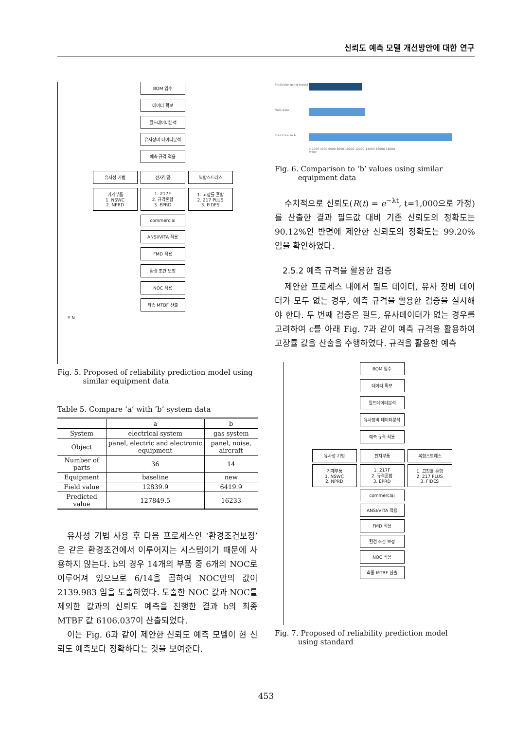신뢰도 예측 모델 개선방안에 대한 연구
BOM 입수
데이터 확보
필드데이터분석
유사장비 데이터분석
예측 규격 적용
유사성 기법 전자부품 복합스트레스
기계부품
1. NSWC
2. NPRD
1. 217F
2. 규격혼합
3. EPRD
1. 고장률 혼합
2. 217 PLUS
3. FIDES
commercial
ANSI/VITA 적용
FMD 적용
환경 조건 보정
NOC 적용
최종 MTBF 산출
Y N
Fig. 5. Proposed of reliability prediction model using
similar equipment data
Table 5. Compare ‘a’ with ‘b’ system data
| | a | b |
| --- | --- | --- |
| System | electrical system | gas system |
| Object | panel, electric and electronic equipment | panel, noise, aircraft |
| Number of parts | 36 | 14 |
| Equipment | baseline | new |
| Field value | 12839.9 | 6419.9 |
| Predicted value | 127849.5 | 16233 |
유사성 기법 사용 후 다음 프로세스인 ‘환경조건보정’은 같은 환경조건에서 이루어지는 시스템이기 때문에 사용하지 않는다. b의 경우 14개의 부품 중 6개의 NOC로 이루어져 있으므로 6/14을 곱하여 NOC만의 값이 2139.983 임을 도출하였다. 도출한 NOC 값과 NOC를 제외한 값과의 신뢰도 예측을 진행한 결과 b의 최종 MTBF 값 6106.037이 산출되었다.
이는 Fig. 6과 같이 제안한 신뢰도 예측 모델이 현 신뢰도 예측보다 정확하다는 것을 보여준다.
Prediction using model
Field data
Prediction in A
0 2000 4000 6000 8000 10000 12000 14000 16000 18000
MTBF
Fig. 6. Comparison to ‘b’ values using similar
equipment data
수치적으로 신뢰도(R(t) = e<sup>−λt</sup>, t=1,000으로 가정)를 산출한 결과 필드값 대비 기존 신뢰도의 정확도는 90.12%인 반면에 제안한 신뢰도의 정확도는 99.20%임을 확인하였다.
2.5.2 예측 규격을 활용한 검증
제안한 프로세스 내에서 필드 데이터, 유사 장비 데이터가 모두 없는 경우, 예측 규격을 활용한 검증을 실시해야 한다. 두 번째 검증은 필드, 유사데이터가 없는 경우를 고려하여 c를 아래 Fig. 7과 같이 예측 규격을 활용하여 고장률 값을 산출을 수행하였다. 규격을 활용한 예측
BOM 입수
데이터 확보
필드데이터분석
유사장비 데이터분석
예측 규격 적용
유사성 기법 전자부품 복합스트레스
기계부품
1. NSWC
2. NPRD
1. 217F
2. 규격혼합
3. EPRD
1. 고장률 혼합
2. 217 PLUS
3. FIDES
commercial
ANSI/VITA 적용
FMD 적용
환경 조건 보정
NOC 적용
최종 MTBF 산출
Fig. 7. Proposed of reliability prediction model
using standard
453